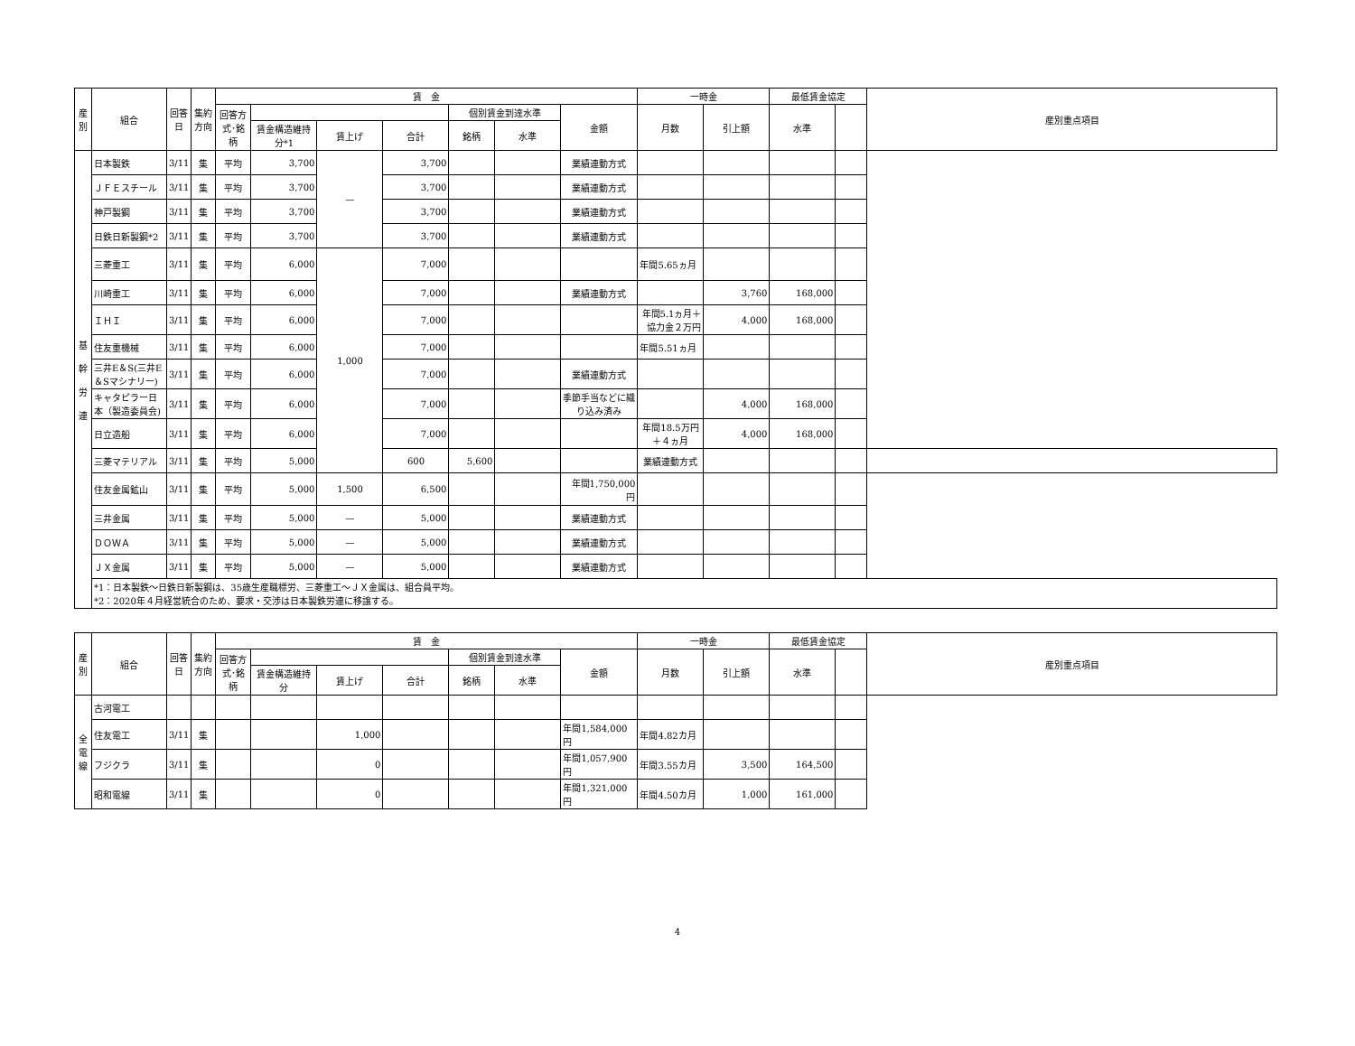| 産別 | 組合 | 回答日 | 集約方向 | 賃 金 | | | | | | | 一時金 | | 最低賃金協定 | | 産別重点項目 |
| --- | --- | --- | --- | --- | --- | --- | --- | --- | --- | --- | --- | --- | --- | --- | --- |
| | | | | 回答方式･銘柄 | | | | 個別賃金到達水準 | | 金額 | 月数 | 引上額 | 水準 | | |
| | | | | | 賃金構造維持分*1 | 賃上げ | 合計 | 銘柄 | 水準 | | | | | | |
| 基 幹 労 連 | 日本製鉄 | 3/11 | 集 | 平均 | 3,700 | — | 3,700 | | | 業績連動方式 | | | | | |
| | ＪＦＥスチール | 3/11 | 集 | 平均 | 3,700 | | 3,700 | | | 業績連動方式 | | | | | |
| | 神戸製鋼 | 3/11 | 集 | 平均 | 3,700 | | 3,700 | | | 業績連動方式 | | | | | |
| | 日鉄日新製鋼*2 | 3/11 | 集 | 平均 | 3,700 | | 3,700 | | | 業績連動方式 | | | | | |
| | 三菱重工 | 3/11 | 集 | 平均 | 6,000 | 1,000 | 7,000 | | | | 年間5.65ヵ月 | | | | |
| | 川崎重工 | 3/11 | 集 | 平均 | 6,000 | | 7,000 | | | 業績連動方式 | | 3,760 | 168,000 | | |
| | ＩＨＩ | 3/11 | 集 | 平均 | 6,000 | | 7,000 | | | | 年間5.1ヵ月＋協力金２万円 | 4,000 | 168,000 | | |
| | 住友重機械 | 3/11 | 集 | 平均 | 6,000 | | 7,000 | | | | 年間5.51ヵ月 | | | | |
| | 三井E＆S(三井E＆Sマシナリー) | 3/11 | 集 | 平均 | 6,000 | | 7,000 | | | 業績連動方式 | | | | | |
| | キャタピラー日本（製造委員会) | 3/11 | 集 | 平均 | 6,000 | | 7,000 | | | 季節手当などに織り込み済み | | 4,000 | 168,000 | | |
| | 日立造船 | 3/11 | 集 | 平均 | 6,000 | | 7,000 | | | | 年間18.5万円＋４ヵ月 | 4,000 | 168,000 | | |
| | 三菱マテリアル | 3/11 | 集 | 平均 | 5,000 | | 600 | 5,600 | | | 業績連動方式 | | | | |
| | 住友金属鉱山 | 3/11 | 集 | 平均 | 5,000 | 1,500 | 6,500 | | | 年間1,750,000円 | | | | | |
| | 三井金属 | 3/11 | 集 | 平均 | 5,000 | — | 5,000 | | | 業績連動方式 | | | | | |
| | ＤＯＷＡ | 3/11 | 集 | 平均 | 5,000 | — | 5,000 | | | 業績連動方式 | | | | | |
| | ＪＸ金属 | 3/11 | 集 | 平均 | 5,000 | — | 5,000 | | | 業績連動方式 | | | | | |
| | *1：日本製鉄～日鉄日新製鋼は、35歳生産職標労、三菱重工～ＪＸ金属は、組合員平均。 *2：2020年４月経営統合のため、要求・交渉は日本製鉄労連に移譲する。 | | | | | | | | | | | | | | |
| 産別 | 組合 | 回答日 | 集約方向 | 賃 金 | | | | | | | 一時金 | | 最低賃金協定 | | 産別重点項目 |
| --- | --- | --- | --- | --- | --- | --- | --- | --- | --- | --- | --- | --- | --- | --- | --- |
| | | | | 回答方式･銘柄 | | | | 個別賃金到達水準 | | 金額 | 月数 | 引上額 | 水準 | | |
| | | | | | 賃金構造維持分 | 賃上げ | 合計 | 銘柄 | 水準 | | | | | | |
| 全 電 線 | 古河電工 | | | | | | | | | | | | | | |
| | 住友電工 | 3/11 | 集 | | | 1,000 | | | | 年間1,584,000円 | 年間4.82カ月 | | | | |
| | フジクラ | 3/11 | 集 | | | 0 | | | | 年間1,057,900円 | 年間3.55カ月 | 3,500 | 164,500 | | |
| | 昭和電線 | 3/11 | 集 | | | 0 | | | | 年間1,321,000円 | 年間4.50カ月 | 1,000 | 161,000 | | |
4